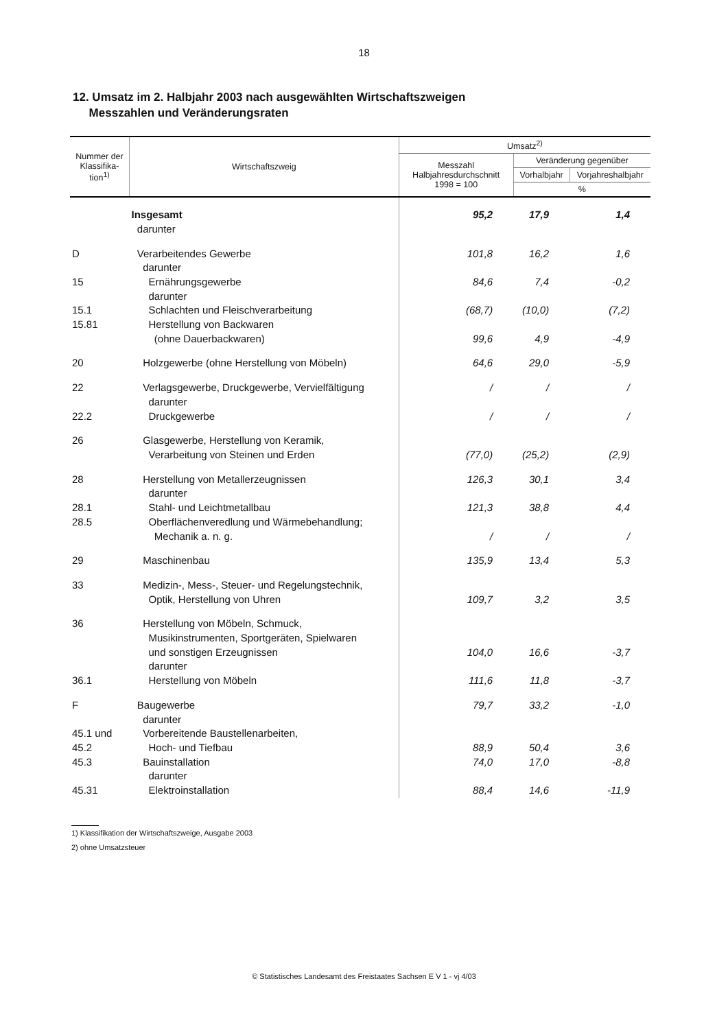18
12. Umsatz im 2. Halbjahr 2003 nach ausgewählten Wirtschaftszweigen
Messzahlen und Veränderungsraten
| Nummer der Klassifika-tion<sup>1)</sup> | Wirtschaftszweig | Umsatz<sup>2)</sup> | | |
| --- | --- | --- | --- | --- |
| | | Messzahl Halbjahresdurchschnitt 1998 = 100 | Veränderung gegenüber | |
| | | | Vorhalbjahr | Vorjahreshalbjahr |
| | | | % | |
| | Insgesamt darunter | 95,2 | 17,9 | 1,4 |
| D 15 15.1 15.81 | Verarbeitendes Gewerbe darunter Ernährungsgewerbe darunter Schlachten und Fleischverarbeitung Herstellung von Backwaren (ohne Dauerbackwaren) | 101,8 84,6 (68,7) 99,6 | 16,2 7,4 (10,0) 4,9 | 1,6 -0,2 (7,2) -4,9 |
| 20 | Holzgewerbe (ohne Herstellung von Möbeln) | 64,6 | 29,0 | -5,9 |
| 22 22.2 | Verlagsgewerbe, Druckgewerbe, Vervielfältigung darunter Druckgewerbe | / / | / / | / / |
| 26 | Glasgewerbe, Herstellung von Keramik, Verarbeitung von Steinen und Erden | (77,0) | (25,2) | (2,9) |
| 28 28.1 28.5 | Herstellung von Metallerzeugnissen darunter Stahl- und Leichtmetallbau Oberflächenveredlung und Wärmebehandlung; Mechanik a. n. g. | 126,3 121,3 / | 30,1 38,8 / | 3,4 4,4 / |
| 29 | Maschinenbau | 135,9 | 13,4 | 5,3 |
| 33 | Medizin-, Mess-, Steuer- und Regelungstechnik, Optik, Herstellung von Uhren | 109,7 | 3,2 | 3,5 |
| 36 36.1 | Herstellung von Möbeln, Schmuck, Musikinstrumenten, Sportgeräten, Spielwaren und sonstigen Erzeugnissen darunter Herstellung von Möbeln | 104,0 111,6 | 16,6 11,8 | -3,7 -3,7 |
| F 45.1 und 45.2 45.3 45.31 | Baugewerbe darunter Vorbereitende Baustellenarbeiten, Hoch- und Tiefbau Bauinstallation darunter Elektroinstallation | 79,7 88,9 74,0 88,4 | 33,2 50,4 17,0 14,6 | -1,0 3,6 -8,8 -11,9 |
1) Klassifikation der Wirtschaftszweige, Ausgabe 2003
2) ohne Umsatzsteuer
© Statistisches Landesamt des Freistaates Sachsen E V 1 - vj 4/03